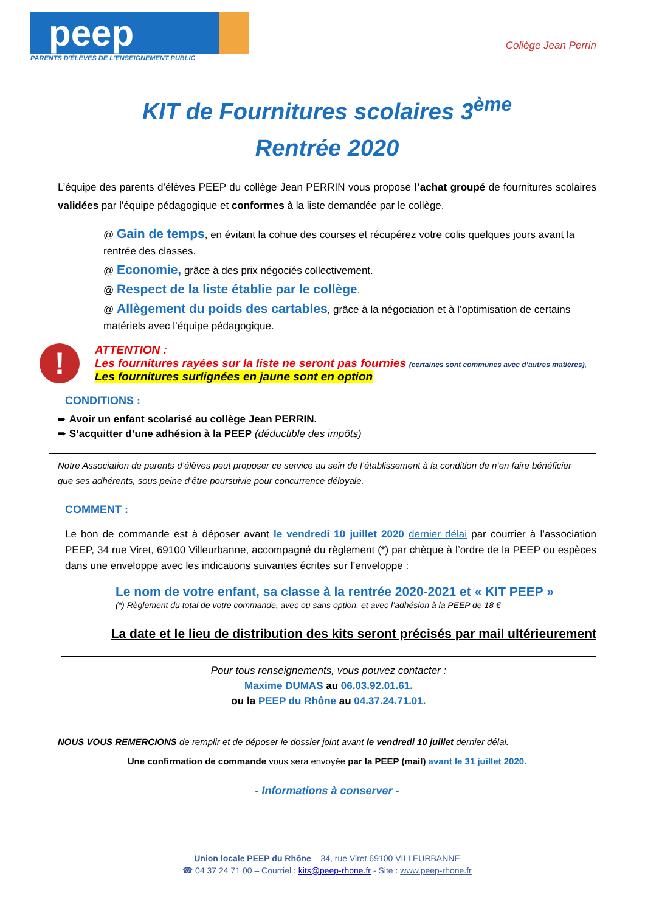peep
PARENTS D'ÉLÈVES DE L'ENSEIGNEMENT PUBLIC
Collège Jean Perrin
KIT de Fournitures scolaires 3<sup>ème</sup>
Rentrée 2020
L’équipe des parents d’élèves PEEP du collège Jean PERRIN vous propose l’achat groupé de fournitures scolaires validées par l'équipe pédagogique et conformes à la liste demandée par le collège.
@ Gain de temps, en évitant la cohue des courses et récupérez votre colis quelques jours avant la rentrée des classes.
@ Economie, grâce à des prix négociés collectivement.
@ Respect de la liste établie par le collège.
@ Allègement du poids des cartables, grâce à la négociation et à l’optimisation de certains matériels avec l’équipe pédagogique.
!
ATTENTION :
Les fournitures rayées sur la liste ne seront pas fournies (certaines sont communes avec d’autres matières),
Les fournitures surlignées en jaune sont en option
CONDITIONS :
➨ Avoir un enfant scolarisé au collège Jean PERRIN.
➨ S’acquitter d’une adhésion à la PEEP (déductible des impôts)
Notre Association de parents d’élèves peut proposer ce service au sein de l’établissement à la condition de n’en faire bénéficier que ses adhérents, sous peine d’être poursuivie pour concurrence déloyale.
COMMENT :
Le bon de commande est à déposer avant le vendredi 10 juillet 2020 dernier délai par courrier à l’association PEEP, 34 rue Viret, 69100 Villeurbanne, accompagné du règlement (*) par chèque à l’ordre de la PEEP ou espèces dans une enveloppe avec les indications suivantes écrites sur l’enveloppe :
Le nom de votre enfant, sa classe à la rentrée 2020-2021 et « KIT PEEP »
(*) Règlement du total de votre commande, avec ou sans option, et avec l’adhésion à la PEEP de 18 €
La date et le lieu de distribution des kits seront précisés par mail ultérieurement
Pour tous renseignements, vous pouvez contacter :
Maxime DUMAS au 06.03.92.01.61.
ou la PEEP du Rhône au 04.37.24.71.01.
NOUS VOUS REMERCIONS de remplir et de déposer le dossier joint avant le vendredi 10 juillet dernier délai.
Une confirmation de commande vous sera envoyée par la PEEP (mail) avant le 31 juillet 2020.
- Informations à conserver -
Union locale PEEP du Rhône – 34, rue Viret 69100 VILLEURBANNE
☎ 04 37 24 71 00 – Courriel : kits@peep-rhone.fr - Site : www.peep-rhone.fr